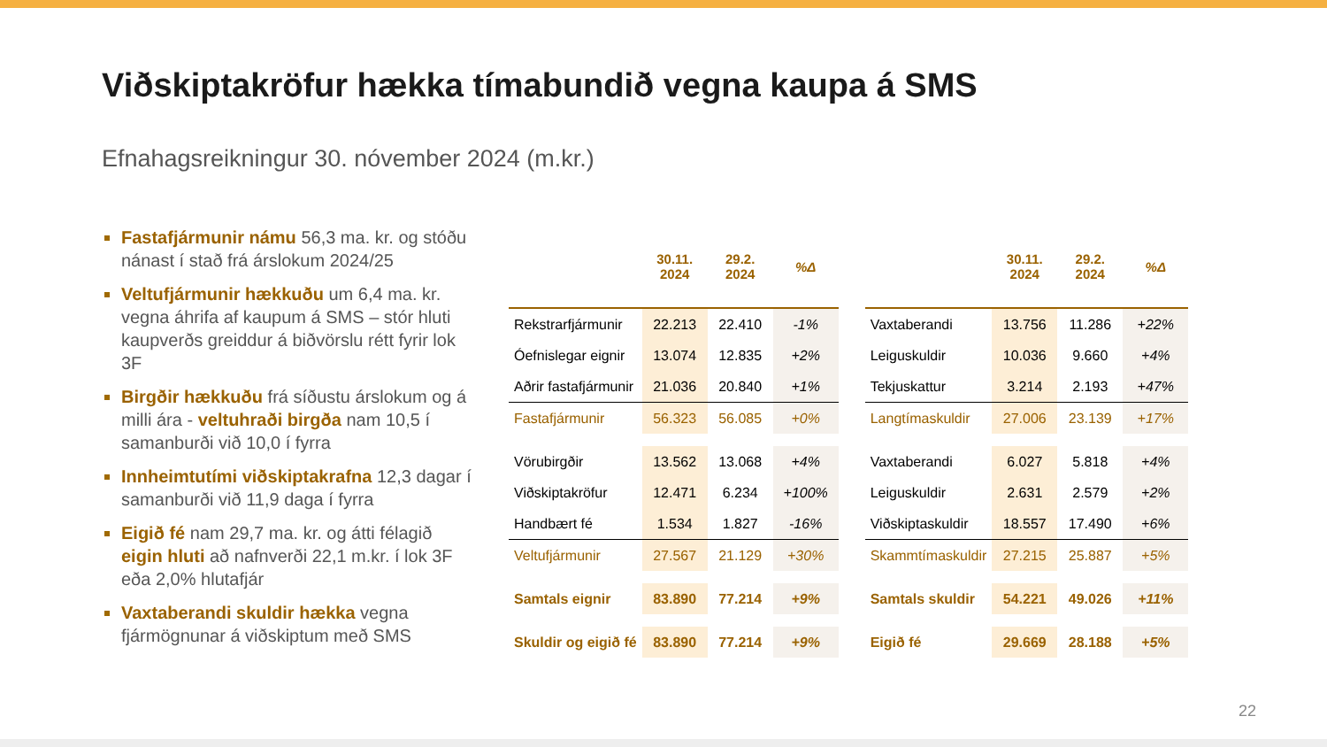Viðskiptakröfur hækka tímabundið vegna kaupa á SMS
Efnahagsreikningur 30. nóvember 2024 (m.kr.)
Fastafjármunir námu 56,3 ma. kr. og stóðu nánast í stað frá árslokum 2024/25
Veltufjármunir hækkuðu um 6,4 ma. kr. vegna áhrifa af kaupum á SMS – stór hluti kaupverðs greiddur á biðvörslu rétt fyrir lok 3F
Birgðir hækkuðu frá síðustu árslokum og á milli ára - veltuhraði birgða nam 10,5 í samanburði við 10,0 í fyrra
Innheimtutími viðskiptakrafna 12,3 dagar í samanburði við 11,9 daga í fyrra
Eigið fé nam 29,7 ma. kr. og átti félagið eigin hluti að nafnverði 22,1 m.kr. í lok 3F eða 2,0% hlutafjár
Vaxtaberandi skuldir hækka vegna fjármögnunar á viðskiptum með SMS
| | 30.11. 2024 | 29.2. 2024 | %Δ |
| --- | --- | --- | --- |
| Rekstrarfjármunir | 22.213 | 22.410 | -1% |
| Óefnislegar eignir | 13.074 | 12.835 | +2% |
| Aðrir fastafjármunir | 21.036 | 20.840 | +1% |
| Fastafjármunir | 56.323 | 56.085 | +0% |
| Vörubirgðir | 13.562 | 13.068 | +4% |
| Viðskiptakröfur | 12.471 | 6.234 | +100% |
| Handbært fé | 1.534 | 1.827 | -16% |
| Veltufjármunir | 27.567 | 21.129 | +30% |
| Samtals eignir | 83.890 | 77.214 | +9% |
| Skuldir og eigið fé | 83.890 | 77.214 | +9% |
| | 30.11. 2024 | 29.2. 2024 | %Δ |
| --- | --- | --- | --- |
| Vaxtaberandi | 13.756 | 11.286 | +22% |
| Leiguskuldir | 10.036 | 9.660 | +4% |
| Tekjuskattur | 3.214 | 2.193 | +47% |
| Langtímaskuldir | 27.006 | 23.139 | +17% |
| Vaxtaberandi | 6.027 | 5.818 | +4% |
| Leiguskuldir | 2.631 | 2.579 | +2% |
| Viðskiptaskuldir | 18.557 | 17.490 | +6% |
| Skammtímaskuldir | 27.215 | 25.887 | +5% |
| Samtals skuldir | 54.221 | 49.026 | +11% |
| Eigið fé | 29.669 | 28.188 | +5% |
22